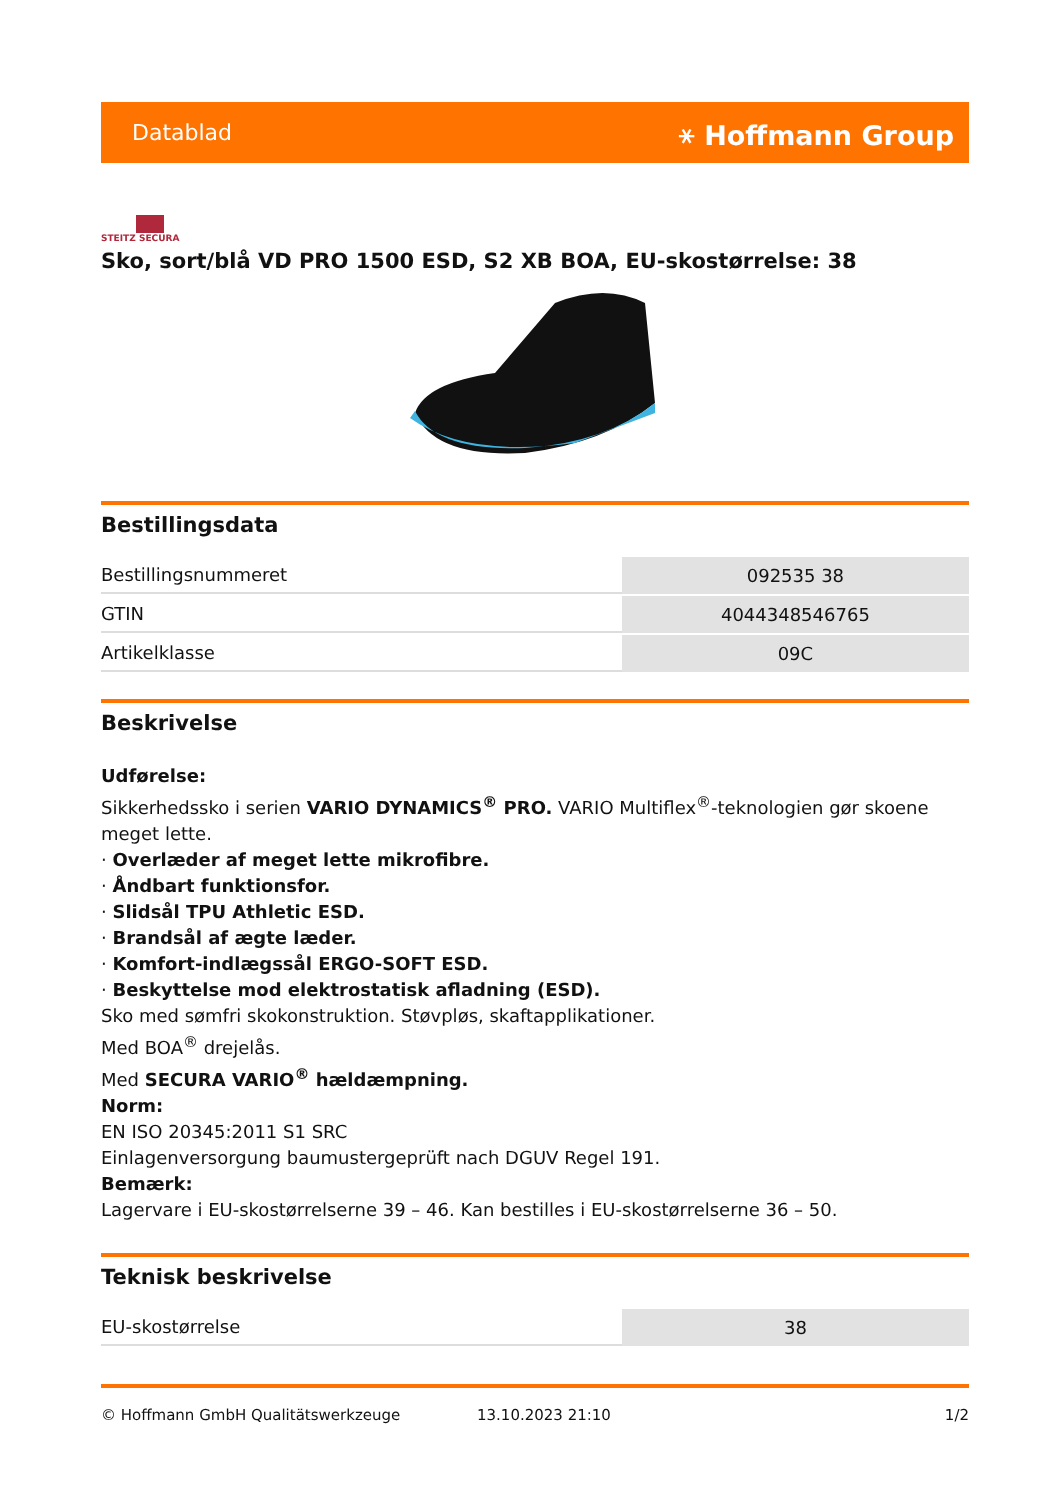Datablad ⚹ Hoffmann Group
STEITZ SECURA
Sko, sort/blå VD PRO 1500 ESD, S2 XB BOA, EU-skostørrelse: 38
Bestillingsdata
| Bestillingsnummeret | 092535 38 |
| GTIN | 4044348546765 |
| Artikelklasse | 09C |
Beskrivelse
Udførelse:
Sikkerhedssko i serien VARIO DYNAMICS<sup>®</sup> PRO. VARIO Multiflex<sup>®</sup>-teknologien gør skoene meget lette.
· Overlæder af meget lette mikrofibre.
· Åndbart funktionsfor.
· Slidsål TPU Athletic ESD.
· Brandsål af ægte læder.
· Komfort-indlægssål ERGO-SOFT ESD.
· Beskyttelse mod elektrostatisk afladning (ESD).
Sko med sømfri skokonstruktion. Støvpløs, skaftapplikationer.
Med BOA<sup>®</sup> drejelås.
Med SECURA VARIO<sup>®</sup> hældæmpning.
Norm:
EN ISO 20345:2011 S1 SRC
Einlagenversorgung baumustergeprüft nach DGUV Regel 191.
Bemærk:
Lagervare i EU-skostørrelserne 39 – 46. Kan bestilles i EU-skostørrelserne 36 – 50.
Teknisk beskrivelse
| EU-skostørrelse | 38 |
© Hoffmann GmbH Qualitätswerkzeuge 13.10.2023 21:10 1/2